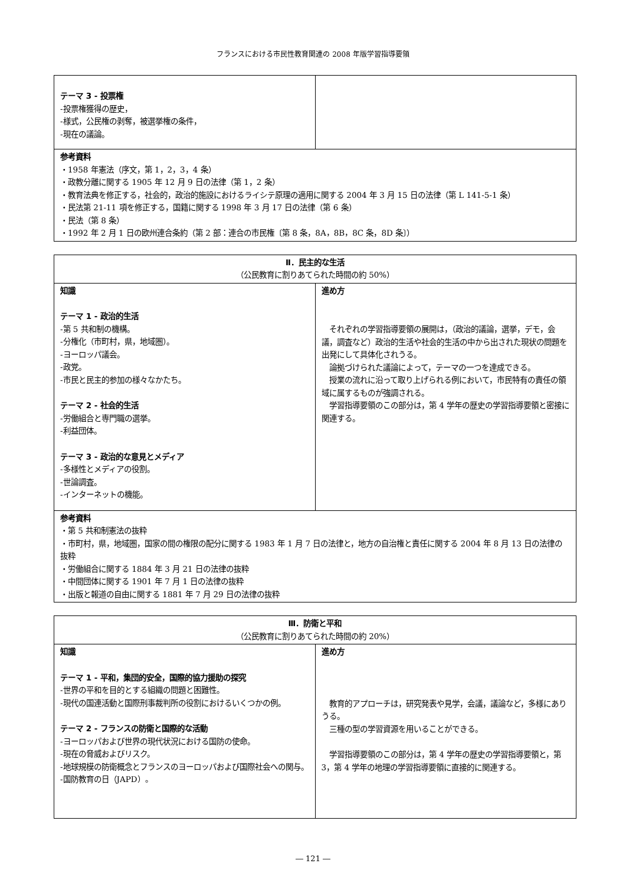フランスにおける市民性教育関連の 2008 年版学習指導要領
| テーマ 3 ‐ 投票権 ‐投票権獲得の歴史， ‐様式，公民権の剥奪，被選挙権の条件， ‐現在の議論。 | |
| 参考資料 ・1958 年憲法（序文，第 1，2，3，4 条） ・政教分離に関する 1905 年 12 月 9 日の法律（第 1，2 条） ・教育法典を修正する，社会的，政治的施設におけるライシテ原理の適用に関する 2004 年 3 月 15 日の法律（第 L 141-5-1 条） ・民法第 21-11 項を修正する，国籍に関する 1998 年 3 月 17 日の法律（第 6 条） ・民法（第 8 条） ・1992 年 2 月 1 日の欧州連合条約（第 2 部：連合の市民権〔第 8 条，8A，8B，8C 条，8D 条〕） | |
| Ⅱ．民主的な生活 （公民教育に割りあてられた時間の約 50%） | |
| 知識 テーマ 1 ‐ 政治的生活 ‐第 5 共和制の機構。 ‐分権化（市町村，県，地域圏）。 ‐ヨーロッパ議会。 ‐政党。 ‐市民と民主的参加の様々なかたち。 テーマ 2 ‐ 社会的生活 ‐労働組合と専門職の選挙。 ‐利益団体。 テーマ 3 ‐ 政治的な意見とメディア ‐多様性とメディアの役割。 ‐世論調査。 ‐インターネットの機能。 | 進め方 それぞれの学習指導要領の展開は，（政治的議論，選挙，デモ，会議，調査など）政治的生活や社会的生活の中から出された現状の問題を出発にして具体化されうる。 論拠づけられた議論によって，テーマの一つを達成できる。 授業の流れに沿って取り上げられる例において，市民特有の責任の領域に属するものが強調される。 学習指導要領のこの部分は，第 4 学年の歴史の学習指導要領と密接に関連する。 |
| 参考資料 ・第 5 共和制憲法の抜粋 ・市町村，県，地域圏，国家の間の権限の配分に関する 1983 年 1 月 7 日の法律と，地方の自治権と責任に関する 2004 年 8 月 13 日の法律の抜粋 ・労働組合に関する 1884 年 3 月 21 日の法律の抜粋 ・中間団体に関する 1901 年 7 月 1 日の法律の抜粋 ・出版と報道の自由に関する 1881 年 7 月 29 日の法律の抜粋 | |
| Ⅲ．防衛と平和 （公民教育に割りあてられた時間の約 20%） | |
| 知識 テーマ 1 ‐ 平和，集団的安全，国際的協力援助の探究 ‐世界の平和を目的とする組織の問題と困難性。 ‐現代の国連活動と国際刑事裁判所の役割におけるいくつかの例。 テーマ 2 ‐ フランスの防衛と国際的な活動 ‐ヨーロッパおよび世界の現代状況における国防の使命。 ‐現在の脅威およびリスク。 ‐地球規模の防衛概念とフランスのヨーロッパおよび国際社会への関与。 ‐国防教育の日（JAPD）。 | 進め方 教育的アプローチは，研究発表や見学，会議，議論など，多様にありうる。 三種の型の学習資源を用いることができる。 学習指導要領のこの部分は，第 4 学年の歴史の学習指導要領と，第 3，第 4 学年の地理の学習指導要領に直接的に関連する。 |
― 121 ―